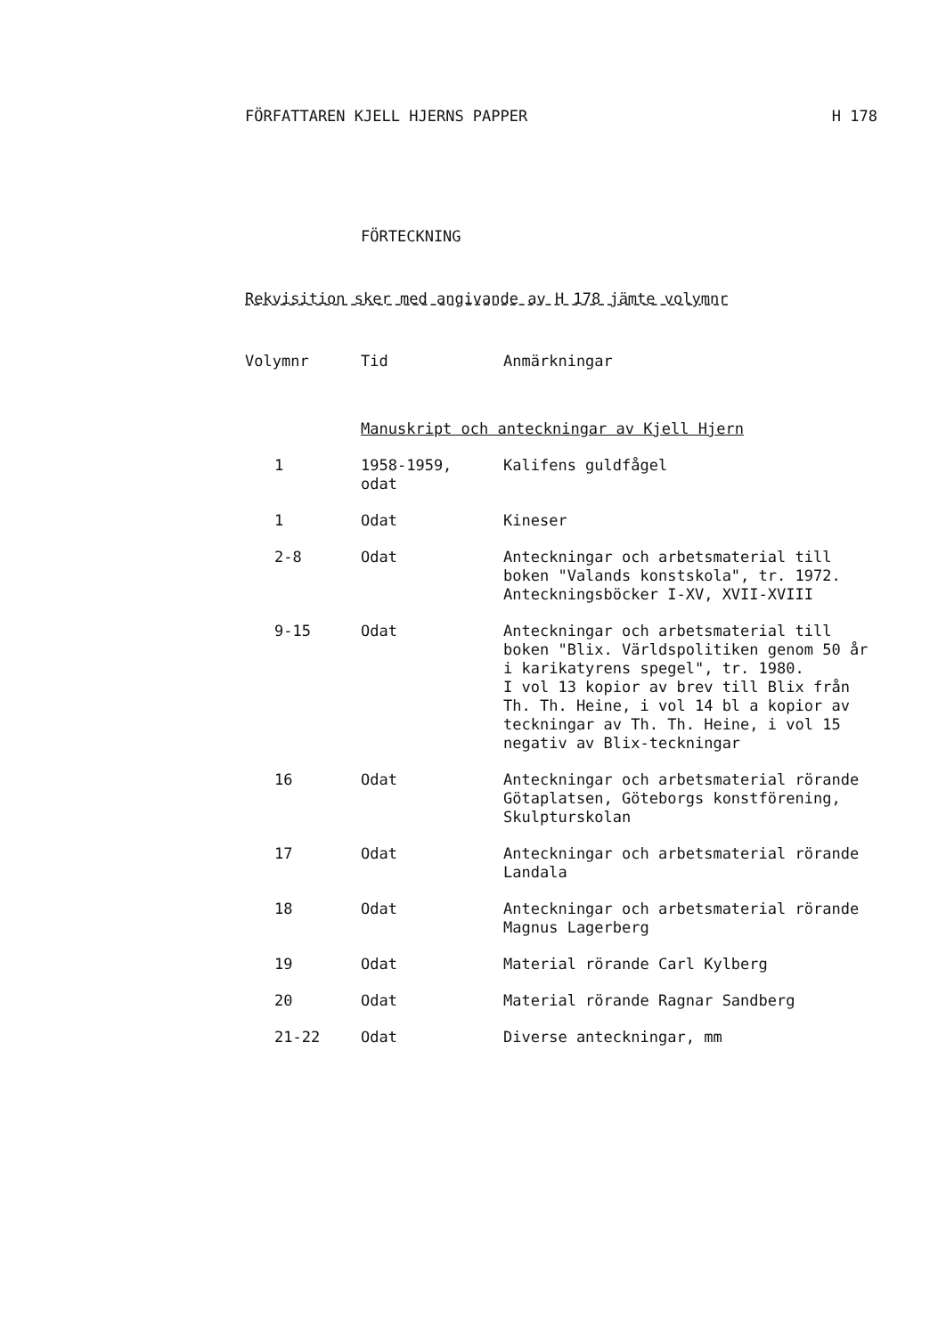FÖRFATTAREN KJELL HJERNS PAPPER H 178
FÖRTECKNING
Rekvisition sker med angivande av H 178 jämte volymnr
| Volymnr | Tid | Anmärkningar |
| --- | --- | --- |
| | Manuskript och anteckningar av Kjell Hjern | |
| 1 | 1958-1959, odat | Kalifens guldfågel |
| 1 | Odat | Kineser |
| 2-8 | Odat | Anteckningar och arbetsmaterial till boken "Valands konstskola", tr. 1972. Anteckningsböcker I-XV, XVII-XVIII |
| 9-15 | Odat | Anteckningar och arbetsmaterial till boken "Blix. Världspolitiken genom 50 år i karikatyrens spegel", tr. 1980. I vol 13 kopior av brev till Blix från Th. Th. Heine, i vol 14 bl a kopior av teckningar av Th. Th. Heine, i vol 15 negativ av Blix-teckningar |
| 16 | Odat | Anteckningar och arbetsmaterial rörande Götaplatsen, Göteborgs konstförening, Skulpturskolan |
| 17 | Odat | Anteckningar och arbetsmaterial rörande Landala |
| 18 | Odat | Anteckningar och arbetsmaterial rörande Magnus Lagerberg |
| 19 | Odat | Material rörande Carl Kylberg |
| 20 | Odat | Material rörande Ragnar Sandberg |
| 21-22 | Odat | Diverse anteckningar, mm |